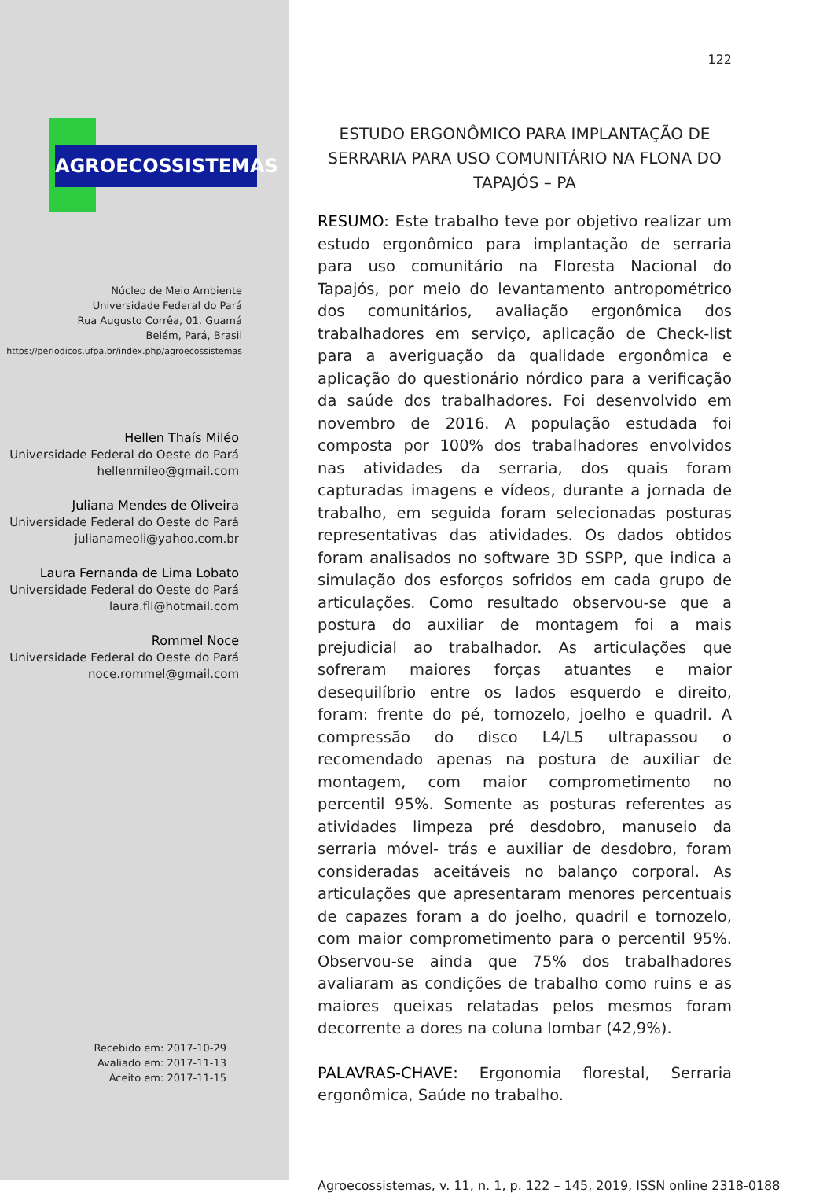AGROECOSSISTEMAS
Núcleo de Meio Ambiente
Universidade Federal do Pará
Rua Augusto Corrêa, 01, Guamá
Belém, Pará, Brasil
https://periodicos.ufpa.br/index.php/agroecossistemas
Hellen Thaís Miléo
Universidade Federal do Oeste do Pará
hellenmileo@gmail.com
Juliana Mendes de Oliveira
Universidade Federal do Oeste do Pará
julianameoli@yahoo.com.br
Laura Fernanda de Lima Lobato
Universidade Federal do Oeste do Pará
laura.fll@hotmail.com
Rommel Noce
Universidade Federal do Oeste do Pará
noce.rommel@gmail.com
Recebido em: 2017-10-29
Avaliado em: 2017-11-13
Aceito em: 2017-11-15
122
ESTUDO ERGONÔMICO PARA IMPLANTAÇÃO DE SERRARIA PARA USO COMUNITÁRIO NA FLONA DO TAPAJÓS – PA
RESUMO: Este trabalho teve por objetivo realizar um estudo ergonômico para implantação de serraria para uso comunitário na Floresta Nacional do Tapajós, por meio do levantamento antropométrico dos comunitários, avaliação ergonômica dos trabalhadores em serviço, aplicação de Check-list para a averiguação da qualidade ergonômica e aplicação do questionário nórdico para a verificação da saúde dos trabalhadores. Foi desenvolvido em novembro de 2016. A população estudada foi composta por 100% dos trabalhadores envolvidos nas atividades da serraria, dos quais foram capturadas imagens e vídeos, durante a jornada de trabalho, em seguida foram selecionadas posturas representativas das atividades. Os dados obtidos foram analisados no software 3D SSPP, que indica a simulação dos esforços sofridos em cada grupo de articulações. Como resultado observou-se que a postura do auxiliar de montagem foi a mais prejudicial ao trabalhador. As articulações que sofreram maiores forças atuantes e maior desequilíbrio entre os lados esquerdo e direito, foram: frente do pé, tornozelo, joelho e quadril. A compressão do disco L4/L5 ultrapassou o recomendado apenas na postura de auxiliar de montagem, com maior comprometimento no percentil 95%. Somente as posturas referentes as atividades limpeza pré desdobro, manuseio da serraria móvel- trás e auxiliar de desdobro, foram consideradas aceitáveis no balanço corporal. As articulações que apresentaram menores percentuais de capazes foram a do joelho, quadril e tornozelo, com maior comprometimento para o percentil 95%. Observou-se ainda que 75% dos trabalhadores avaliaram as condições de trabalho como ruins e as maiores queixas relatadas pelos mesmos foram decorrente a dores na coluna lombar (42,9%).
PALAVRAS-CHAVE: Ergonomia florestal, Serraria ergonômica, Saúde no trabalho.
Agroecossistemas, v. 11, n. 1, p. 122 – 145, 2019, ISSN online 2318-0188